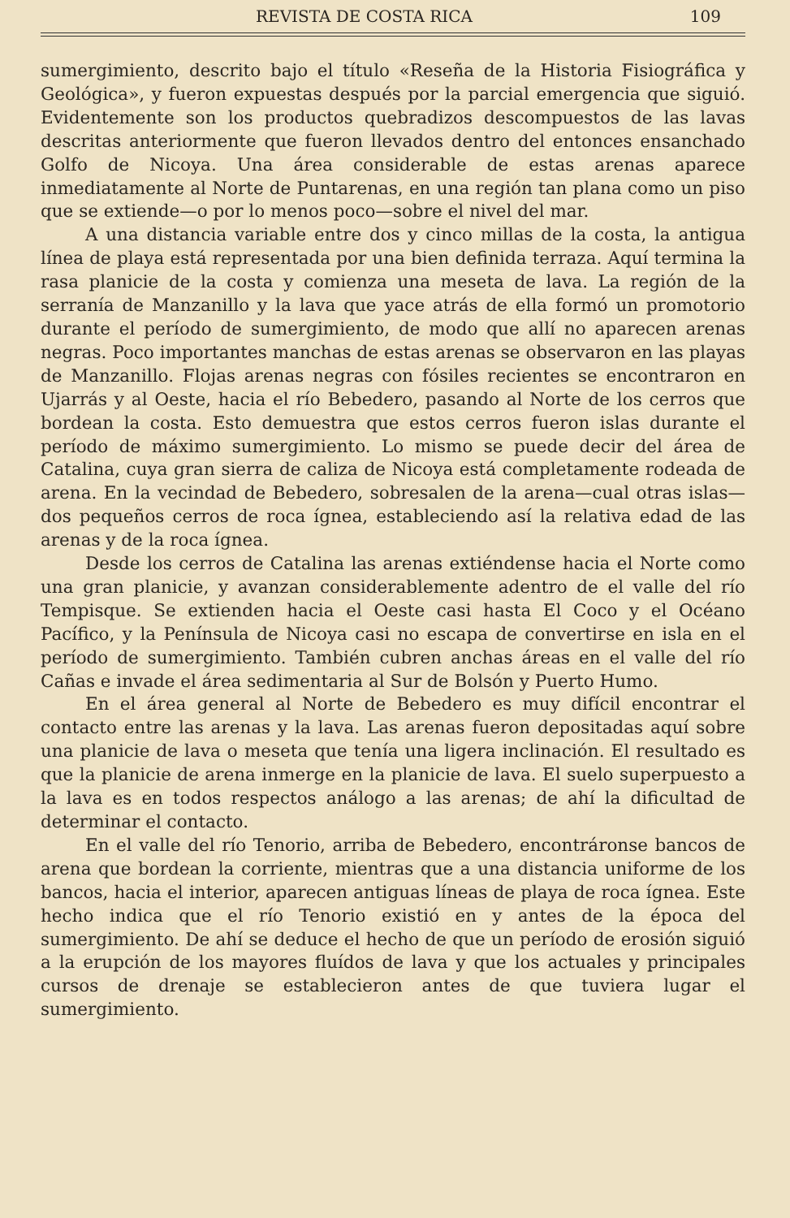REVISTA DE COSTA RICA 109
sumergimiento, descrito bajo el título «Reseña de la Historia Fisiográfica y Geológica», y fueron expuestas después por la parcial emergencia que siguió. Evidentemente son los productos quebradizos descompuestos de las lavas descritas anteriormente que fueron llevados dentro del entonces ensanchado Golfo de Nicoya. Una área considerable de estas arenas aparece inmediatamente al Norte de Puntarenas, en una región tan plana como un piso que se extiende—o por lo menos poco—sobre el nivel del mar.
A una distancia variable entre dos y cinco millas de la costa, la antigua línea de playa está representada por una bien definida terraza. Aquí termina la rasa planicie de la costa y comienza una meseta de lava. La región de la serranía de Manzanillo y la lava que yace atrás de ella formó un promotorio durante el período de sumergimiento, de modo que allí no aparecen arenas negras. Poco importantes manchas de estas arenas se observaron en las playas de Manzanillo. Flojas arenas negras con fósiles recientes se encontraron en Ujarrás y al Oeste, hacia el río Bebedero, pasando al Norte de los cerros que bordean la costa. Esto demuestra que estos cerros fueron islas durante el período de máximo sumergimiento. Lo mismo se puede decir del área de Catalina, cuya gran sierra de caliza de Nicoya está completamente rodeada de arena. En la vecindad de Bebedero, sobresalen de la arena—cual otras islas—dos pequeños cerros de roca ígnea, estableciendo así la relativa edad de las arenas y de la roca ígnea.
Desde los cerros de Catalina las arenas extiéndense hacia el Norte como una gran planicie, y avanzan considerablemente adentro de el valle del río Tempisque. Se extienden hacia el Oeste casi hasta El Coco y el Océano Pacífico, y la Península de Nicoya casi no escapa de convertirse en isla en el período de sumergimiento. También cubren anchas áreas en el valle del río Cañas e invade el área sedimentaria al Sur de Bolsón y Puerto Humo.
En el área general al Norte de Bebedero es muy difícil encontrar el contacto entre las arenas y la lava. Las arenas fueron depositadas aquí sobre una planicie de lava o meseta que tenía una ligera inclinación. El resultado es que la planicie de arena inmerge en la planicie de lava. El suelo superpuesto a la lava es en todos respectos análogo a las arenas; de ahí la dificultad de determinar el contacto.
En el valle del río Tenorio, arriba de Bebedero, encontráronse bancos de arena que bordean la corriente, mientras que a una distancia uniforme de los bancos, hacia el interior, aparecen antiguas líneas de playa de roca ígnea. Este hecho indica que el río Tenorio existió en y antes de la época del sumergimiento. De ahí se deduce el hecho de que un período de erosión siguió a la erupción de los mayores fluídos de lava y que los actuales y principales cursos de drenaje se establecieron antes de que tuviera lugar el sumergimiento.